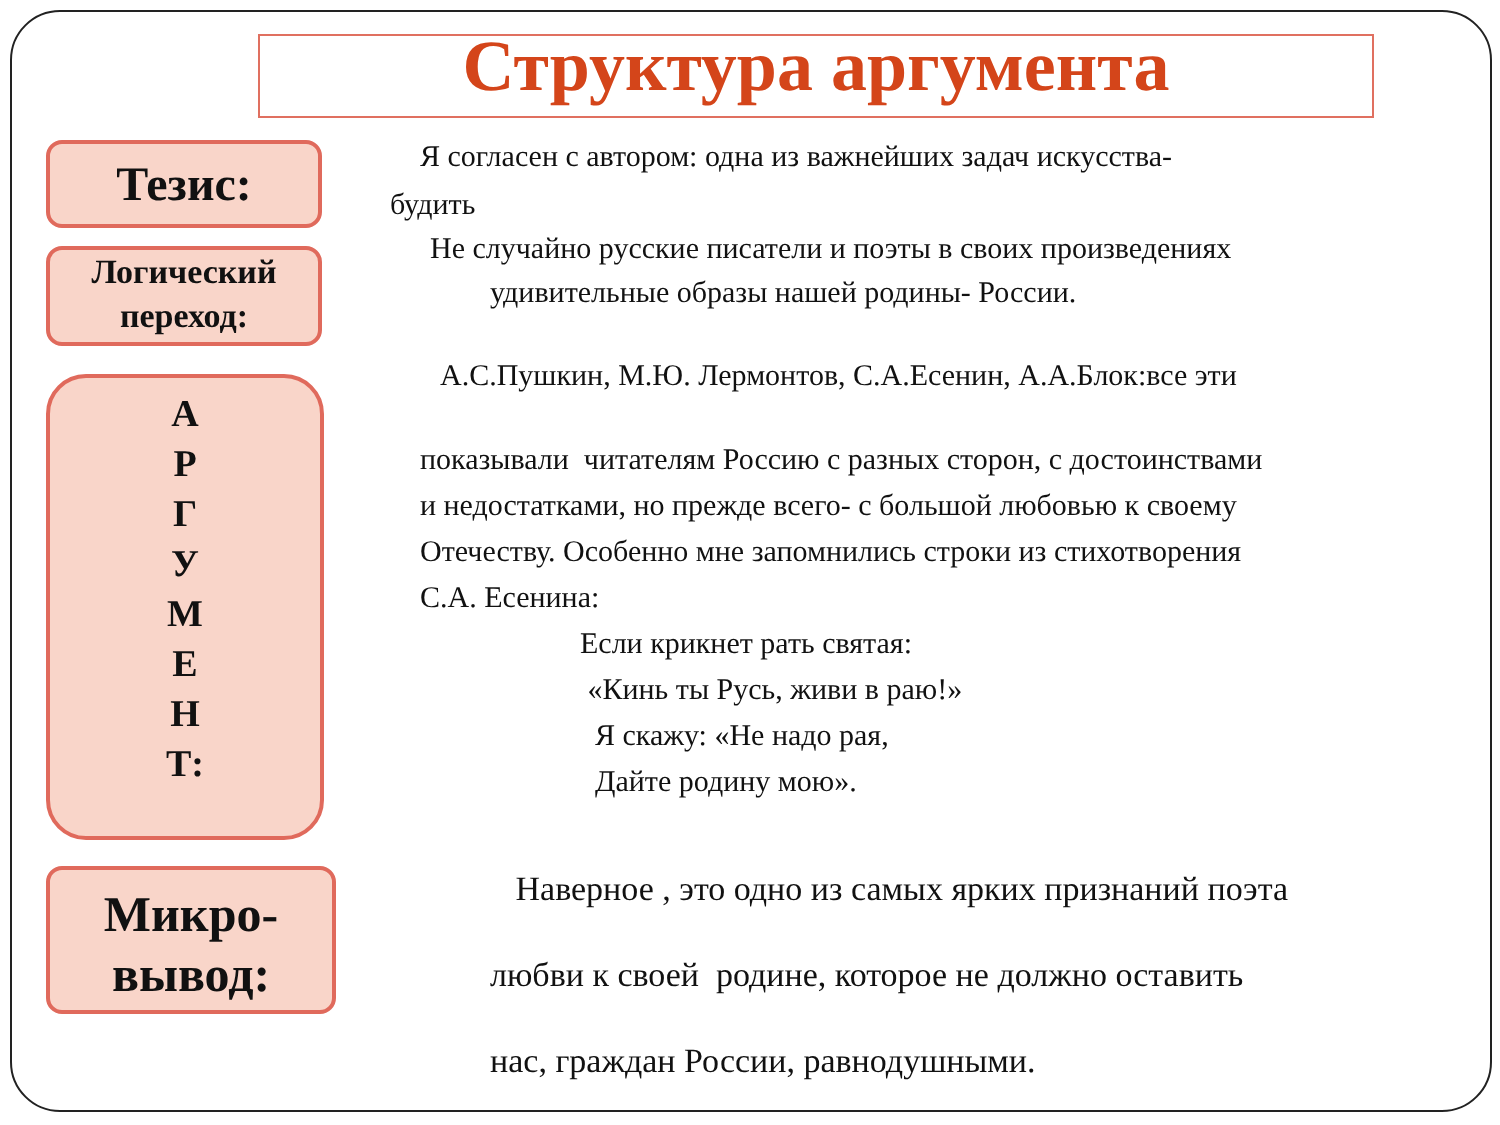Структура аргумента
Тезис:
Логический переход:
А
Р
Г
У
М
Е
Н
Т:
Микро-
вывод:
Я согласен с автором: одна из важнейших задач искусства-
будить
Не случайно русские писатели и поэты в своих произведениях
удивительные образы нашей родины- России.
А.С.Пушкин, М.Ю. Лермонтов, С.А.Есенин, А.А.Блок:все эти
показывали читателям Россию с разных сторон, с достоинствами
и недостатками, но прежде всего- с большой любовью к своему
Отечеству. Особенно мне запомнились строки из стихотворения
С.А. Есенина:
Если крикнет рать святая:
«Кинь ты Русь, живи в раю!»
Я скажу: «Не надо рая,
Дайте родину мою».
Наверное , это одно из самых ярких признаний поэта
любви к своей родине, которое не должно оставить
нас, граждан России, равнодушными.